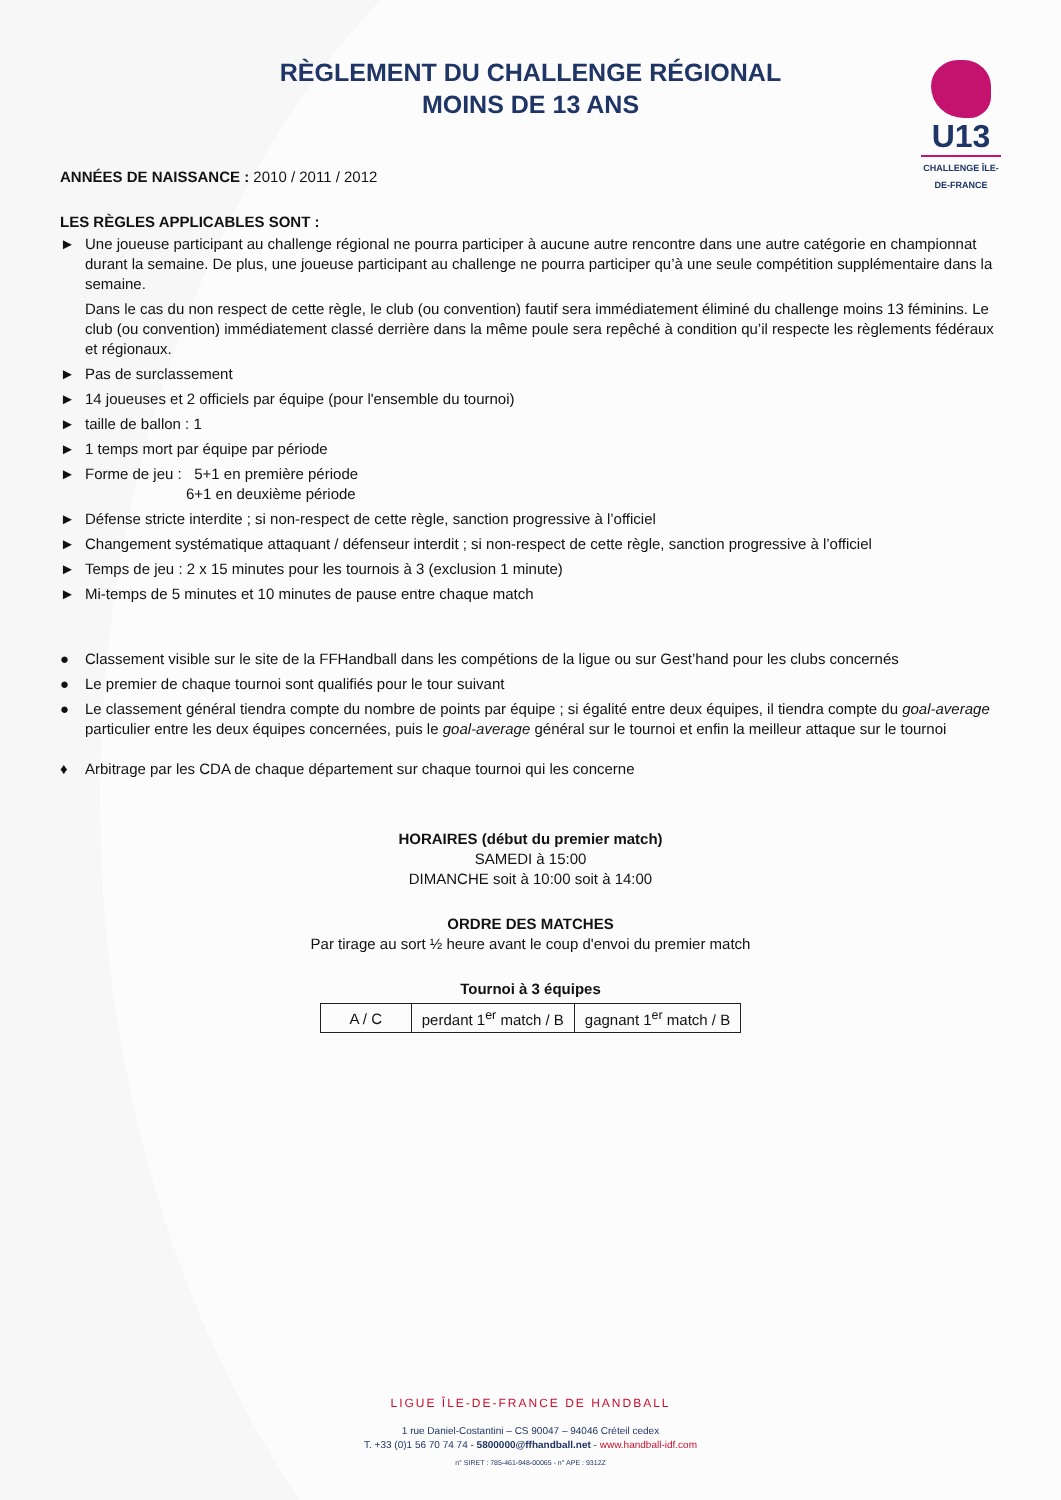RÈGLEMENT DU CHALLENGE RÉGIONAL
MOINS DE 13 ANS
U13
CHALLENGE ÎLE-DE-FRANCE
ANNÉES DE NAISSANCE : 2010 / 2011 / 2012
LES RÈGLES APPLICABLES SONT :
► Une joueuse participant au challenge régional ne pourra participer à aucune autre rencontre dans une autre catégorie en championnat durant la semaine. De plus, une joueuse participant au challenge ne pourra participer qu’à une seule compétition supplémentaire dans la semaine.
Dans le cas du non respect de cette règle, le club (ou convention) fautif sera immédiatement éliminé du challenge moins 13 féminins. Le club (ou convention) immédiatement classé derrière dans la même poule sera repêché à condition qu’il respecte les règlements fédéraux et régionaux.
► Pas de surclassement
► 14 joueuses et 2 officiels par équipe (pour l'ensemble du tournoi)
► taille de ballon : 1
► 1 temps mort par équipe par période
► Forme de jeu : 5+1 en première période
6+1 en deuxième période
► Défense stricte interdite ; si non-respect de cette règle, sanction progressive à l’officiel
► Changement systématique attaquant / défenseur interdit ; si non-respect de cette règle, sanction progressive à l’officiel
► Temps de jeu : 2 x 15 minutes pour les tournois à 3 (exclusion 1 minute)
► Mi-temps de 5 minutes et 10 minutes de pause entre chaque match
● Classement visible sur le site de la FFHandball dans les compétions de la ligue ou sur Gest’hand pour les clubs concernés
● Le premier de chaque tournoi sont qualifiés pour le tour suivant
● Le classement général tiendra compte du nombre de points par équipe ; si égalité entre deux équipes, il tiendra compte du goal-average particulier entre les deux équipes concernées, puis le goal-average général sur le tournoi et enfin la meilleur attaque sur le tournoi
♦ Arbitrage par les CDA de chaque département sur chaque tournoi qui les concerne
HORAIRES (début du premier match)
SAMEDI à 15:00
DIMANCHE soit à 10:00 soit à 14:00
ORDRE DES MATCHES
Par tirage au sort ½ heure avant le coup d'envoi du premier match
Tournoi à 3 équipes
| A / C | perdant 1<sup>er</sup> match / B | gagnant 1<sup>er</sup> match / B |
LIGUE ÎLE-DE-FRANCE DE HANDBALL
1 rue Daniel-Costantini – CS 90047 – 94046 Créteil cedex
T. +33 (0)1 56 70 74 74 - 5800000@ffhandball.net - www.handball-idf.com
n° SIRET : 785-461-948-00065 - n° APE : 9312Z